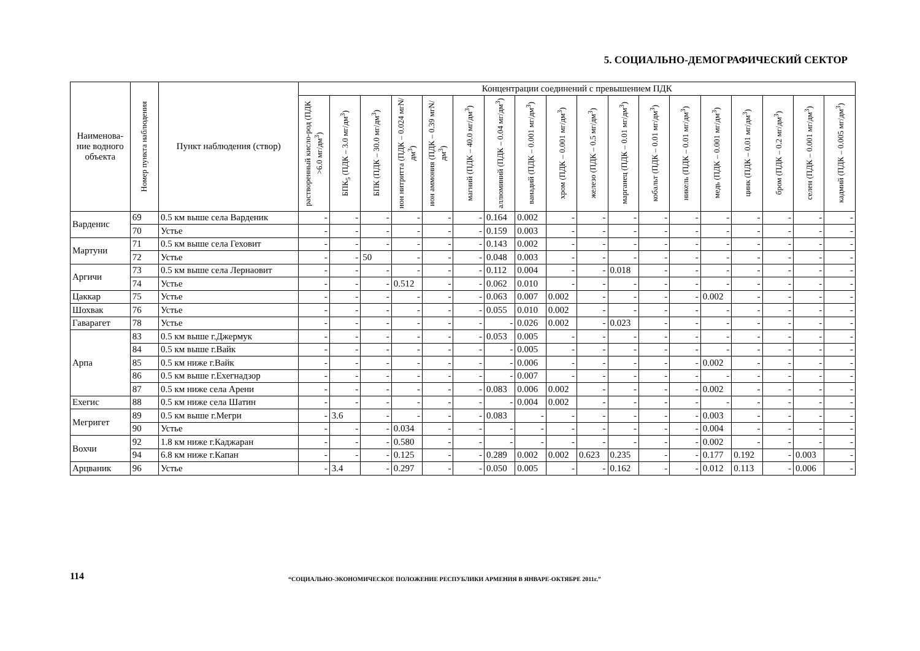5. СОЦИАЛЬНО-ДЕМОГРАФИЧЕСКИЙ СЕКТОР
| Наименова-ние водного объекта | Номер пункта наблюдения | Пункт наблюдения (створ) | Концентрации соединений с превышением ПДК | | | | | | | | | | | | | | | | | |
| --- | --- | --- | --- | --- | --- | --- | --- | --- | --- | --- | --- | --- | --- | --- | --- | --- | --- | --- | --- | --- |
| | | | растворенный кисло-род (ПДК >6.0 мг/дм<sup>3</sup>) | БПК<sub>5</sub> (ПДК – 3.0 мг/дм<sup>3</sup>) | БПК (ПДК – 30.0 мг/дм<sup>3</sup>) | ион нитритта (ПДК – 0.024 мгN/дм<sup>3</sup>) | ион аммония (ПДК – 0.39 мгN/дм<sup>3</sup>) | магний (ПДК – 40.0 мг/дм<sup>3</sup>) | аллюминий (ПДК – 0.04 мг/дм<sup>3</sup>) | ванадий (ПДК – 0.001 мг/дм<sup>3</sup>) | хром (ПДК – 0.001 мг/дм<sup>3</sup>) | железо (ПДК – 0.5 мг/дм<sup>3</sup>) | марганец (ПДК – 0.01 мг/дм<sup>3</sup>) | кобальт (ПДК – 0.01 мг/дм<sup>3</sup>) | никель (ПДК – 0.01 мг/дм<sup>3</sup>) | медь (ПДК – 0.001 мг/дм<sup>3</sup>) | цинк (ПДК – 0.01 мг/дм<sup>3</sup>) | бром (ПДК – 0.2 мг/дм<sup>3</sup>) | селен (ПДК – 0.001 мг/дм<sup>3</sup>) | кадмий (ПДК – 0.005 мг/дм<sup>3</sup>) |
| Варденис | 69 | 0.5 км выше села Варденик | - | - | - | - | - | - | 0.164 | 0.002 | - | - | - | - | - | - | - | - | - | - |
| | 70 | Устье | - | - | - | - | - | - | 0.159 | 0.003 | - | - | - | - | - | - | - | - | - | - |
| Мартуни | 71 | 0.5 км выше села Геховит | - | - | - | - | - | - | 0.143 | 0.002 | - | - | - | - | - | - | - | - | - | - |
| | 72 | Устье | - | - | 50 | - | - | - | 0.048 | 0.003 | - | - | - | - | - | - | - | - | - | - |
| Аргичи | 73 | 0.5 км выше села Лернаовит | - | - | - | - | - | - | 0.112 | 0.004 | - | - | 0.018 | - | - | - | - | - | - | - |
| | 74 | Устье | - | - | - | 0.512 | - | - | 0.062 | 0.010 | - | - | - | - | - | - | - | - | - | - |
| Цаккар | 75 | Устье | - | - | - | - | - | - | 0.063 | 0.007 | 0.002 | - | - | - | - | 0.002 | - | - | - | - |
| Шохвак | 76 | Устье | - | - | - | - | - | - | 0.055 | 0.010 | 0.002 | - | - | - | - | - | - | - | - | - |
| Гаварагет | 78 | Устье | - | - | - | - | - | - | - | 0.026 | 0.002 | - | 0.023 | - | - | - | - | - | - | - |
| Арпа | 83 | 0.5 км выше г.Джермук | - | - | - | - | - | - | 0.053 | 0.005 | - | - | - | - | - | - | - | - | - | - |
| | 84 | 0.5 км выше г.Вайк | - | - | - | - | - | - | - | 0.005 | - | - | - | - | - | - | - | - | - | - |
| | 85 | 0.5 км ниже г.Вайк | - | - | - | - | - | - | - | 0.006 | - | - | - | - | - | 0.002 | - | - | - | - |
| | 86 | 0.5 км выше г.Ехегнадзор | - | - | - | - | - | - | - | 0.007 | - | - | - | - | - | - | - | - | - | - |
| | 87 | 0.5 км ниже села Арени | - | - | - | - | - | - | 0.083 | 0.006 | 0.002 | - | - | - | - | 0.002 | - | - | - | - |
| Ехегис | 88 | 0.5 км ниже села Шатин | - | - | - | - | - | - | - | 0.004 | 0.002 | - | - | - | - | - | - | - | - | - |
| Мегригет | 89 | 0.5 км выше г.Мегри | - | 3.6 | - | - | - | - | 0.083 | - | - | - | - | - | - | 0.003 | - | - | - | - |
| | 90 | Устье | - | - | - | 0.034 | - | - | - | - | - | - | - | - | - | 0.004 | - | - | - | - |
| Вохчи | 92 | 1.8 км ниже г.Каджаран | - | - | - | 0.580 | - | - | - | - | - | - | - | - | - | 0.002 | - | - | - | - |
| | 94 | 6.8 км ниже г.Капан | - | - | - | 0.125 | - | - | 0.289 | 0.002 | 0.002 | 0.623 | 0.235 | - | - | 0.177 | 0.192 | - | 0.003 | - |
| Арцваник | 96 | Устье | - | 3.4 | - | 0.297 | - | - | 0.050 | 0.005 | - | - | 0.162 | - | - | 0.012 | 0.113 | - | 0.006 | - |
114
“СОЦИАЛЬНО-ЭКОНОМИЧЕСКОЕ ПОЛОЖЕНИЕ РЕСПУБЛИКИ АРМЕНИЯ В ЯНВАРЕ-ОКТЯБРЕ 2011г.”